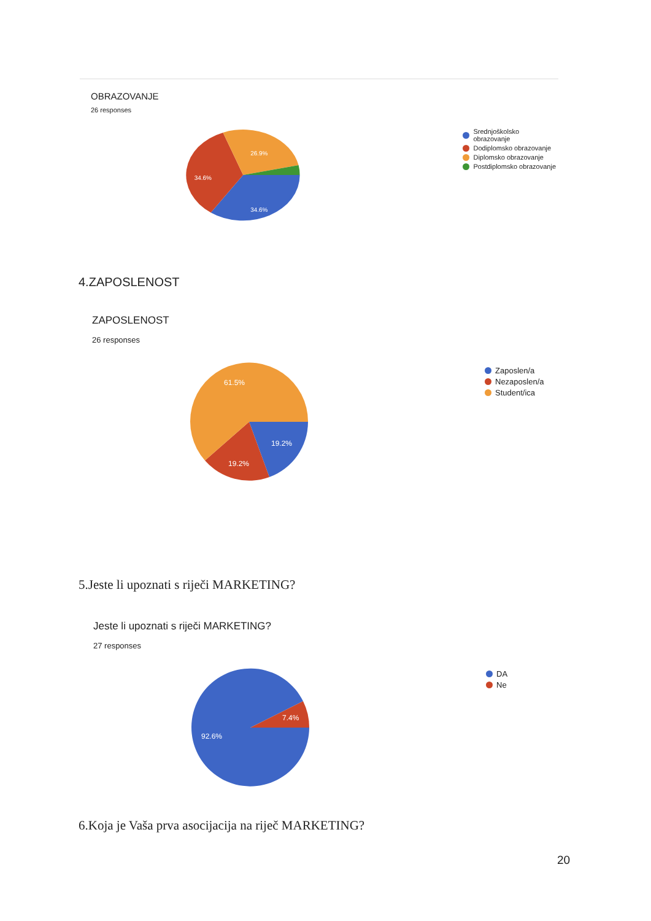OBRAZOVANJE
26 responses
26.9%
34.6%
34.6%
Srednjoškolsko obrazovanje
Dodiplomsko obrazovanje
Diplomsko obrazovanje
Postdiplomsko obrazovanje
4.ZAPOSLENOST
ZAPOSLENOST
26 responses
61.5%
19.2%
19.2%
Zaposlen/a
Nezaposlen/a
Student/ica
5.Jeste li upoznati s riječi MARKETING?
Jeste li upoznati s riječi MARKETING?
27 responses
7.4%
92.6%
DA
Ne
6.Koja je Vaša prva asocijacija na riječ MARKETING?
20